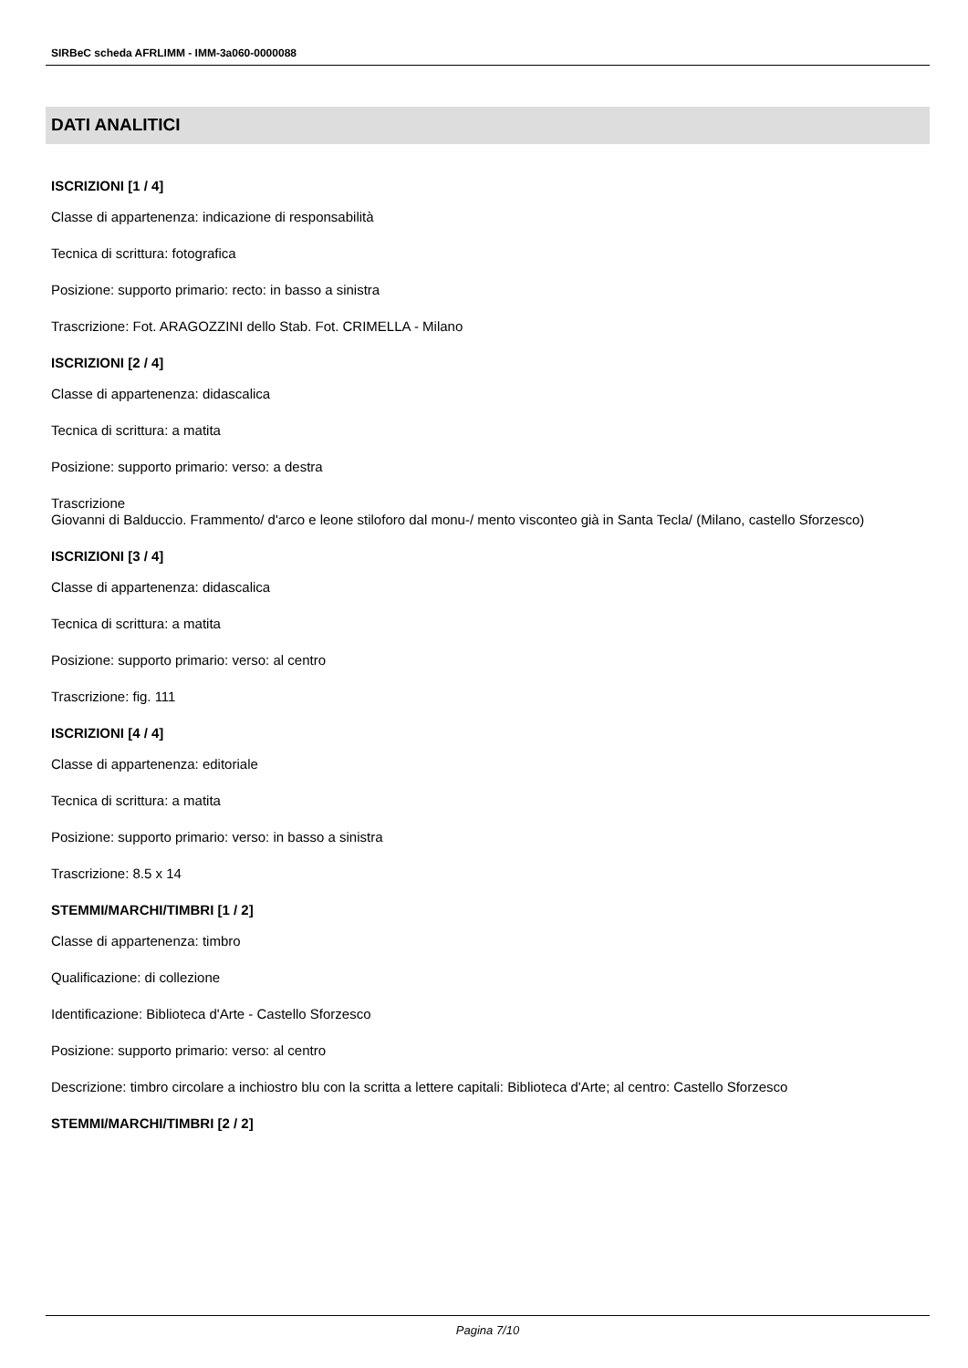SIRBeC scheda AFRLIMM - IMM-3a060-0000088
DATI ANALITICI
ISCRIZIONI [1 / 4]
Classe di appartenenza: indicazione di responsabilità
Tecnica di scrittura: fotografica
Posizione: supporto primario: recto: in basso a sinistra
Trascrizione: Fot. ARAGOZZINI dello Stab. Fot. CRIMELLA - Milano
ISCRIZIONI [2 / 4]
Classe di appartenenza: didascalica
Tecnica di scrittura: a matita
Posizione: supporto primario: verso: a destra
Trascrizione
Giovanni di Balduccio. Frammento/ d'arco e leone stiloforo dal monu-/ mento visconteo già in Santa Tecla/ (Milano, castello Sforzesco)
ISCRIZIONI [3 / 4]
Classe di appartenenza: didascalica
Tecnica di scrittura: a matita
Posizione: supporto primario: verso: al centro
Trascrizione: fig. 111
ISCRIZIONI [4 / 4]
Classe di appartenenza: editoriale
Tecnica di scrittura: a matita
Posizione: supporto primario: verso: in basso a sinistra
Trascrizione: 8.5 x 14
STEMMI/MARCHI/TIMBRI [1 / 2]
Classe di appartenenza: timbro
Qualificazione: di collezione
Identificazione: Biblioteca d'Arte - Castello Sforzesco
Posizione: supporto primario: verso: al centro
Descrizione: timbro circolare a inchiostro blu con la scritta a lettere capitali: Biblioteca d'Arte; al centro: Castello Sforzesco
STEMMI/MARCHI/TIMBRI [2 / 2]
Pagina 7/10